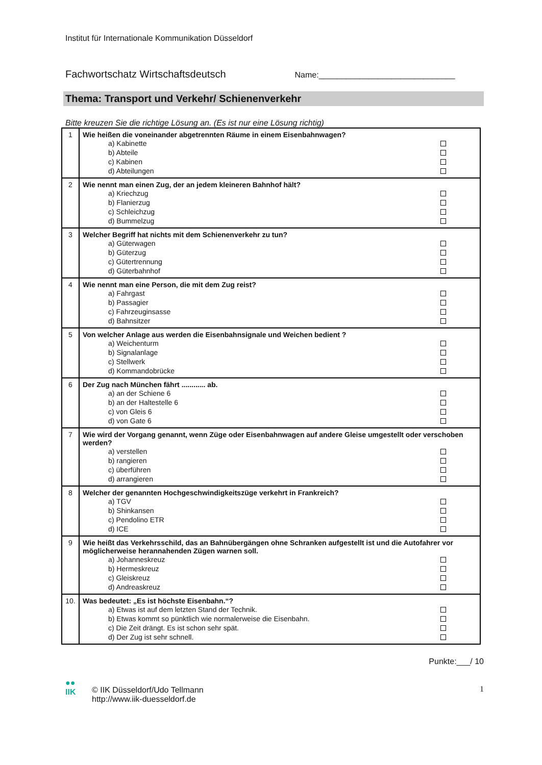Institut für Internationale Kommunikation Düsseldorf
Fachwortschatz Wirtschaftsdeutsch Name:______________________________
Thema: Transport und Verkehr/ Schienenverkehr
Bitte kreuzen Sie die richtige Lösung an. (Es ist nur eine Lösung richtig)
| 1 | Wie heißen die voneinander abgetrennten Räume in einem Eisenbahnwagen? a) Kabinette b) Abteile c) Kabinen d) Abteilungen |
| 2 | Wie nennt man einen Zug, der an jedem kleineren Bahnhof hält? a) Kriechzug b) Flanierzug c) Schleichzug d) Bummelzug |
| 3 | Welcher Begriff hat nichts mit dem Schienenverkehr zu tun? a) Güterwagen b) Güterzug c) Gütertrennung d) Güterbahnhof |
| 4 | Wie nennt man eine Person, die mit dem Zug reist? a) Fahrgast b) Passagier c) Fahrzeuginsasse d) Bahnsitzer |
| 5 | Von welcher Anlage aus werden die Eisenbahnsignale und Weichen bedient ? a) Weichenturm b) Signalanlage c) Stellwerk d) Kommandobrücke |
| 6 | Der Zug nach München fährt ............ ab. a) an der Schiene 6 b) an der Haltestelle 6 c) von Gleis 6 d) von Gate 6 |
| 7 | Wie wird der Vorgang genannt, wenn Züge oder Eisenbahnwagen auf andere Gleise umgestellt oder verschoben werden? a) verstellen b) rangieren c) überführen d) arrangieren |
| 8 | Welcher der genannten Hochgeschwindigkeitszüge verkehrt in Frankreich? a) TGV b) Shinkansen c) Pendolino ETR d) ICE |
| 9 | Wie heißt das Verkehrsschild, das an Bahnübergängen ohne Schranken aufgestellt ist und die Autofahrer vor möglicherweise herannahenden Zügen warnen soll. a) Johanneskreuz b) Hermeskreuz c) Gleiskreuz d) Andreaskreuz |
| 10. | Was bedeutet: „Es ist höchste Eisenbahn.“? a) Etwas ist auf dem letzten Stand der Technik. b) Etwas kommt so pünktlich wie normalerweise die Eisenbahn. c) Die Zeit drängt. Es ist schon sehr spät. d) Der Zug ist sehr schnell. |
Punkte:___/ 10
●●
IIK
© IIK Düsseldorf/Udo Tellmann
http://www.iik-duesseldorf.de
1